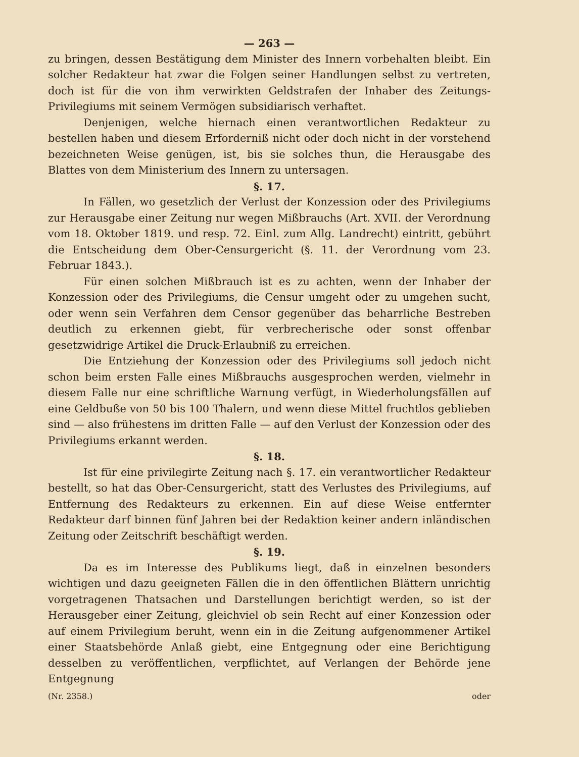— 263 —
zu bringen, dessen Bestätigung dem Minister des Innern vorbehalten bleibt. Ein solcher Redakteur hat zwar die Folgen seiner Handlungen selbst zu vertreten, doch ist für die von ihm verwirkten Geldstrafen der Inhaber des Zeitungs-Privilegiums mit seinem Vermögen subsidiarisch verhaftet.
Denjenigen, welche hiernach einen verantwortlichen Redakteur zu bestellen haben und diesem Erforderniß nicht oder doch nicht in der vorstehend bezeichneten Weise genügen, ist, bis sie solches thun, die Herausgabe des Blattes von dem Ministerium des Innern zu untersagen.
§. 17.
In Fällen, wo gesetzlich der Verlust der Konzession oder des Privilegiums zur Herausgabe einer Zeitung nur wegen Mißbrauchs (Art. XVII. der Verordnung vom 18. Oktober 1819. und resp. 72. Einl. zum Allg. Landrecht) eintritt, gebührt die Entscheidung dem Ober-Censurgericht (§. 11. der Verordnung vom 23. Februar 1843.).
Für einen solchen Mißbrauch ist es zu achten, wenn der Inhaber der Konzession oder des Privilegiums, die Censur umgeht oder zu umgehen sucht, oder wenn sein Verfahren dem Censor gegenüber das beharrliche Bestreben deutlich zu erkennen giebt, für verbrecherische oder sonst offenbar gesetzwidrige Artikel die Druck-Erlaubniß zu erreichen.
Die Entziehung der Konzession oder des Privilegiums soll jedoch nicht schon beim ersten Falle eines Mißbrauchs ausgesprochen werden, vielmehr in diesem Falle nur eine schriftliche Warnung verfügt, in Wiederholungsfällen auf eine Geldbuße von 50 bis 100 Thalern, und wenn diese Mittel fruchtlos geblieben sind — also frühestens im dritten Falle — auf den Verlust der Konzession oder des Privilegiums erkannt werden.
§. 18.
Ist für eine privilegirte Zeitung nach §. 17. ein verantwortlicher Redakteur bestellt, so hat das Ober-Censurgericht, statt des Verlustes des Privilegiums, auf Entfernung des Redakteurs zu erkennen. Ein auf diese Weise entfernter Redakteur darf binnen fünf Jahren bei der Redaktion keiner andern inländischen Zeitung oder Zeitschrift beschäftigt werden.
§. 19.
Da es im Interesse des Publikums liegt, daß in einzelnen besonders wichtigen und dazu geeigneten Fällen die in den öffentlichen Blättern unrichtig vorgetragenen Thatsachen und Darstellungen berichtigt werden, so ist der Herausgeber einer Zeitung, gleichviel ob sein Recht auf einer Konzession oder auf einem Privilegium beruht, wenn ein in die Zeitung aufgenommener Artikel einer Staatsbehörde Anlaß giebt, eine Entgegnung oder eine Berichtigung desselben zu veröffentlichen, verpflichtet, auf Verlangen der Behörde jene Entgegnung
(Nr. 2358.) oder